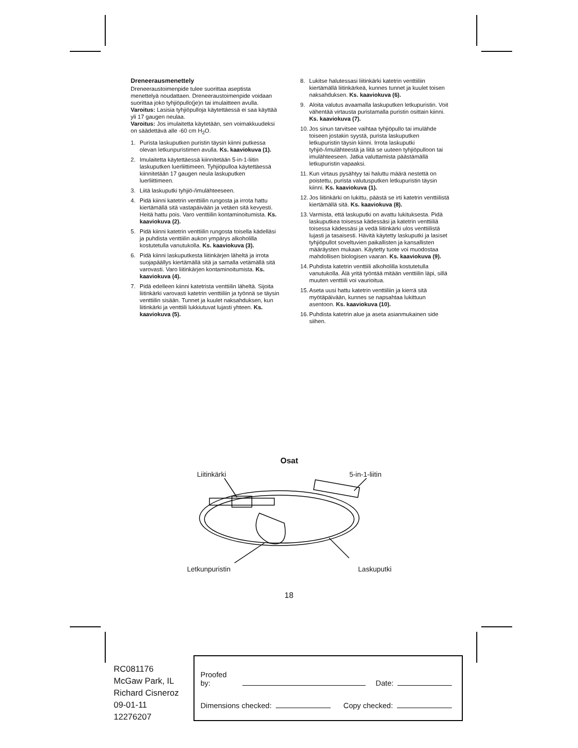Dreneerausmenettely
Dreneeraustoimenpide tulee suorittaa aseptista menettelyä noudattaen. Dreneeraustoimenpide voidaan suorittaa joko tyhjiöpullo(je)n tai imulaitteen avulla.
Varoitus: Lasisia tyhjiöpulloja käytettäessä ei saa käyttää yli 17 gaugen neulaa.
Varoitus: Jos imulaitetta käytetään, sen voimakkuudeksi on säädettävä alle -60 cm H<sub>2</sub>O.
1. Purista laskuputken puristin täysin kiinni putkessa olevan letkunpuristimen avulla. Ks. kaaviokuva (1).
2. Imulaitetta käytettäessä kiinnitetään 5-in-1-liitin laskuputken luerliittimeen. Tyhjiöpulloa käytettäessä kiinnitetään 17 gaugen neula laskuputken luerliittimeen.
3. Liitä laskuputki tyhjiö-/imulähteeseen.
4. Pidä kiinni katetrin venttiilin rungosta ja irrota hattu kiertämällä sitä vastapäivään ja vetäen sitä kevyesti. Heitä hattu pois. Varo venttiilin kontaminoitumista. Ks. kaaviokuva (2).
5. Pidä kiinni katetrin venttiilin rungosta toisella kädelläsi ja puhdista venttiilin aukon ympärys alkoholilla kostutetulla vanutukolla. Ks. kaaviokuva (3).
6. Pidä kiinni laskuputkesta liitinkärjen läheltä ja irrota suojapäällys kiertämällä sitä ja samalla vetämällä sitä varovasti. Varo liitinkärjen kontaminoitumista. Ks. kaaviokuva (4).
7. Pidä edelleen kiinni katetrista venttiilin läheltä. Sijoita liitinkärki varovasti katetrin venttiiliin ja työnnä se täysin venttiilin sisään. Tunnet ja kuulet naksahduksen, kun liitinkärki ja venttiili lukkiutuvat lujasti yhteen. Ks. kaaviokuva (5).
8. Lukitse halutessasi liitinkärki katetrin venttiiliin kiertämällä liitinkärkeä, kunnes tunnet ja kuulet toisen naksahduksen. Ks. kaaviokuva (6).
9. Aloita valutus avaamalla laskuputken letkupuristin. Voit vähentää virtausta puristamalla puristin osittain kiinni. Ks. kaaviokuva (7).
10. Jos sinun tarvitsee vaihtaa tyhjiöpullo tai imulähde toiseen jostakin syystä, purista laskuputken letkupuristin täysin kiinni. Irrota laskuputki tyhjiö-/imulähteestä ja liitä se uuteen tyhjiöpulloon tai imulähteeseen. Jatka valuttamista päästämällä letkupuristin vapaaksi.
11. Kun virtaus pysähtyy tai haluttu määrä nestettä on poistettu, purista valutusputken letkupuristin täysin kiinni. Ks. kaaviokuva (1).
12. Jos liitinkärki on lukittu, päästä se irti katetrin venttiilistä kiertämällä sitä. Ks. kaaviokuva (8).
13. Varmista, että laskuputki on avattu lukituksesta. Pidä laskuputkea toisessa kädessäsi ja katetrin venttiiliä toisessa kädessäsi ja vedä liitinkärki ulos venttiilistä lujasti ja tasaisesti. Hävitä käytetty laskuputki ja lasiset tyhjiöpullot soveltuvien paikallisten ja kansallisten määräysten mukaan. Käytetty tuote voi muodostaa mahdollisen biologisen vaaran. Ks. kaaviokuva (9).
14. Puhdista katetrin venttiili alkoholilla kostutetulla vanutukolla. Älä yritä työntää mitään venttiilin läpi, sillä muuten venttiili voi vaurioitua.
15. Aseta uusi hattu katetrin venttiiliin ja kierrä sitä myötäpäivään, kunnes se napsahtaa lukittuun asentoon. Ks. kaaviokuva (10).
16. Puhdista katetrin alue ja aseta asianmukainen side siihen.
Osat
Liitinkärki 5-in-1-liitin
Letkunpuristin Laskuputki
18
RC081176
McGaw Park, IL
Richard Cisneroz
09-01-11
12276207
Proofed by:
Date:
Dimensions checked:
Copy checked: